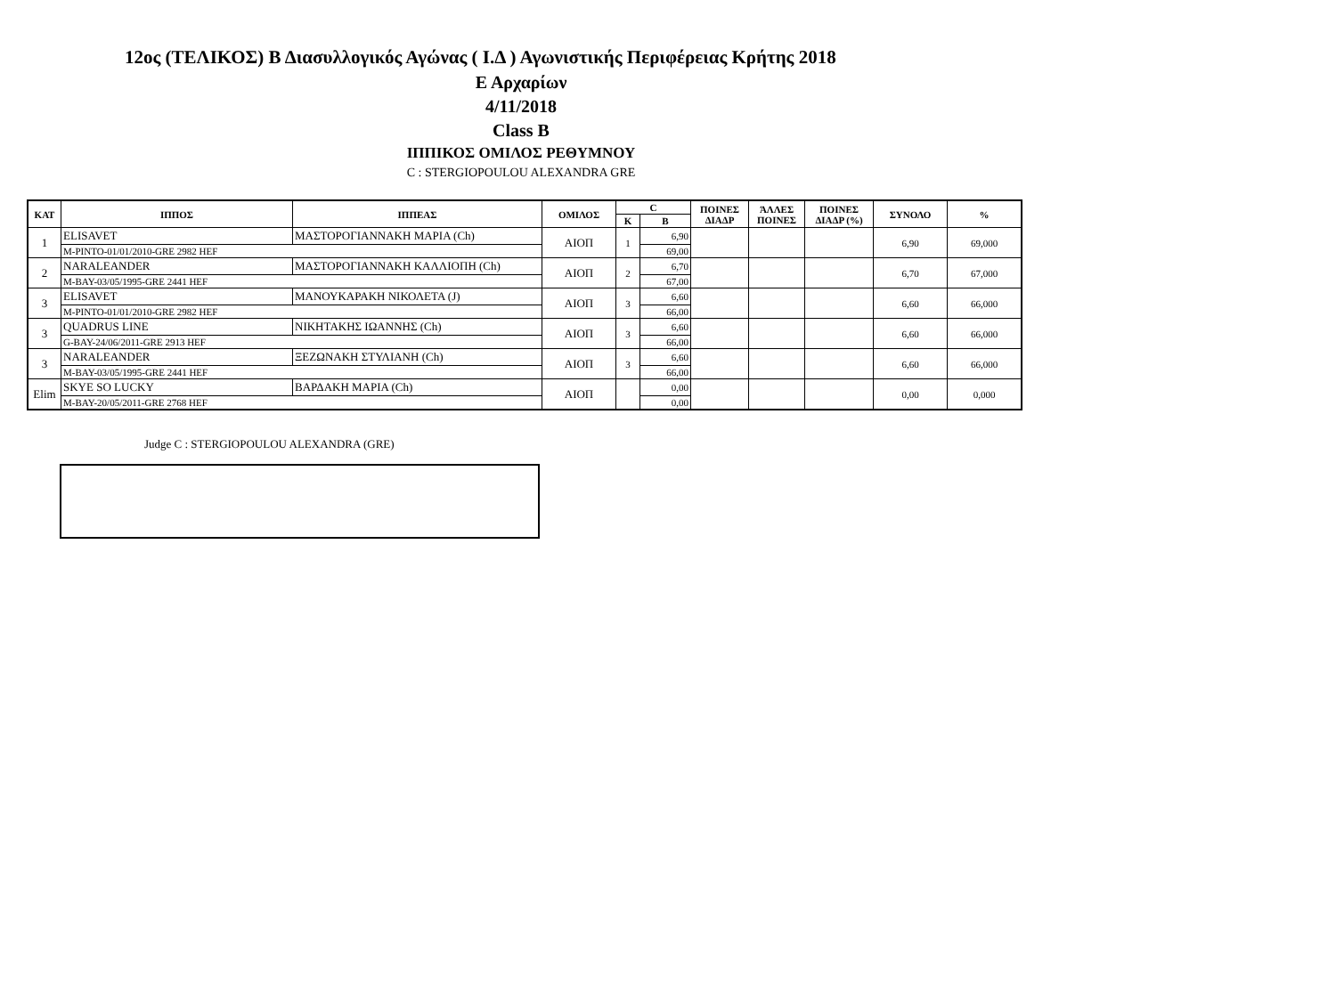12ος (ΤΕΛΙΚΟΣ) Β Διασυλλογικός Αγώνας ( Ι.Δ ) Αγωνιστικής Περιφέρειας Κρήτης 2018
Ε Αρχαρίων
4/11/2018
Class B
ΙΠΠΙΚΟΣ ΟΜΙΛΟΣ ΡΕΘΥΜΝΟΥ
C : STERGIOPOULOU ALEXANDRA GRE
| ΚΑΤ | ΙΠΠΟΣ | ΙΠΠΕΑΣ | ΟΜΙΛΟΣ | C | | ΠΟΙΝΕΣ ΔΙΑΔΡ | ΆΛΛΕΣ ΠΟΙΝΕΣ | ΠΟΙΝΕΣ ΔΙΑΔΡ (%) | ΣΥΝΟΛΟ | % |
| --- | --- | --- | --- | --- | --- | --- | --- | --- | --- | --- |
| | | | | K | B | | | | | |
| 1 | ELISAVET | ΜΑΣΤΟΡΟΓΙΑΝΝΑΚΗ ΜΑΡΙΑ (Ch) | ΑΙΟΠ | 1 | 6,90 | | | | 6,90 | 69,000 |
| | M-PINTO-01/01/2010-GRE 2982 HEF | | | | 69,00 | | | | | |
| 2 | NARALEANDER | ΜΑΣΤΟΡΟΓΙΑΝΝΑΚΗ ΚΑΛΛΙΟΠΗ (Ch) | ΑΙΟΠ | 2 | 6,70 | | | | 6,70 | 67,000 |
| | M-BAY-03/05/1995-GRE 2441 HEF | | | | 67,00 | | | | | |
| 3 | ELISAVET | ΜΑΝΟΥΚΑΡΑΚΗ ΝΙΚΟΛΕΤΑ (J) | ΑΙΟΠ | 3 | 6,60 | | | | 6,60 | 66,000 |
| | M-PINTO-01/01/2010-GRE 2982 HEF | | | | 66,00 | | | | | |
| 3 | QUADRUS LINE | ΝΙΚΗΤΑΚΗΣ ΙΩΑΝΝΗΣ (Ch) | ΑΙΟΠ | 3 | 6,60 | | | | 6,60 | 66,000 |
| | G-BAY-24/06/2011-GRE 2913 HEF | | | | 66,00 | | | | | |
| 3 | NARALEANDER | ΞΕΖΩΝΑΚΗ ΣΤΥΛΙΑΝΗ (Ch) | ΑΙΟΠ | 3 | 6,60 | | | | 6,60 | 66,000 |
| | M-BAY-03/05/1995-GRE 2441 HEF | | | | 66,00 | | | | | |
| Elim | SKYE SO LUCKY | ΒΑΡΔΑΚΗ ΜΑΡΙΑ (Ch) | ΑΙΟΠ | | 0,00 | | | | 0,00 | 0,000 |
| | M-BAY-20/05/2011-GRE 2768 HEF | | | | 0,00 | | | | | |
Judge C : STERGIOPOULOU ALEXANDRA (GRE)